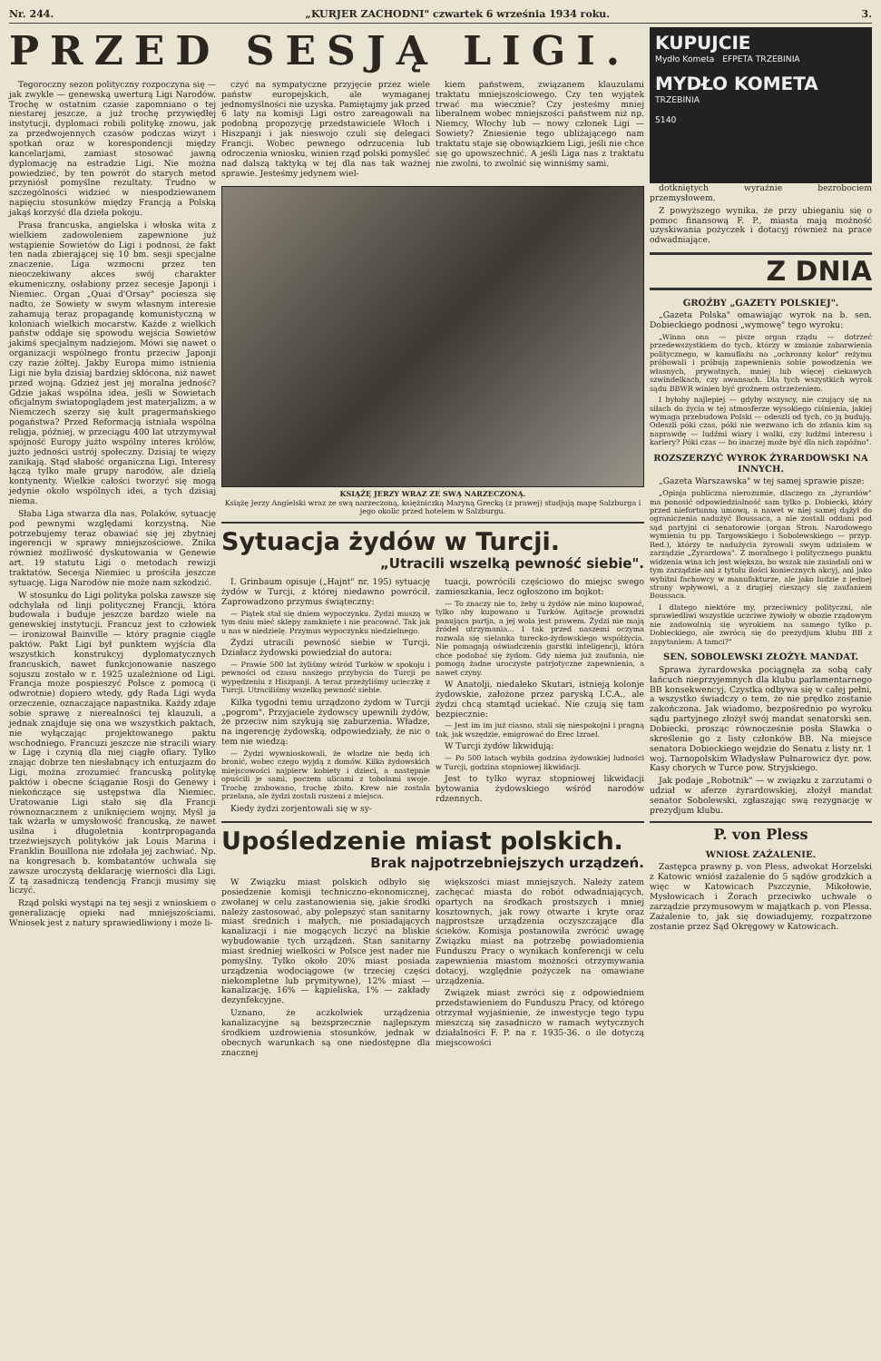Nr. 244. „KURJER ZACHODNI" czwartek 6 września 1934 roku. 3.
PRZED SESJĄ LIGI.
Tegoroczny sezon polityczny rozpoczyna się — jak zwykle — genewską uwerturą Ligi Narodów. Trochę w ostatnim czasie zapomniano o tej niestarej jeszcze, a już trochę przywiędłej instytucji, dyplomaci robili politykę znowu, jak za przedwojennych czasów podczas wizyt i spotkań oraz w korespondencji między kancelarjami, zamiast stosować jawną dyplomację na estradzie Ligi. Nie można powiedzieć, by ten powrót do starych metod przyniósł pomyślne rezultaty. Trudno w szczególności widzieć w niespodziewanem napięciu stosunków między Francją a Polską jakąś korzyść dla dzieła pokoju.
Prasa francuska, angielska i włoska wita z wielkiem zadowoleniem zapewnione już wstąpienie Sowietów do Ligi i podnosi, że fakt ten nada zbierającej się 10 bm. sesji specjalne znaczenie. Liga wzmocni przez ten nieoczekiwany akces swój charakter ekumeniczny, osłabiony przez secesje Japonji i Niemiec. Organ „Quai d'Orsay" pociesza się nadto, że Sowiety w swym własnym interesie zahamują teraz propagandę komunistyczną w koloniach wielkich mocarstw. Każde z wielkich państw oddaje się spowodu wejścia Sowietów jakimś specjalnym nadziejom. Mówi się nawet o organizacji wspólnego frontu przeciw Japonji czy razie żółtej. Jakby Europa mimo istnienia Ligi nie była dzisiaj bardziej skłócona, niż nawet przed wojną. Gdzież jest jej moralna jedność? Gdzie jakaś wspólna idea, jeśli w Sowietach oficjalnym światopoglądem jest materjalizm, a w Niemczech szerzy się kult pragermańskiego pogaństwa? Przed Reformacją istniała wspólna religja, później, w przeciągu 400 lat utrzymywał spójność Europy jużto wspólny interes królów, jużto jedności ustrój społeczny. Dzisiaj te więzy zanikają. Stąd słabość organiczna Ligi. Interesy łączą tylko małe grupy narodów, ale dzielą kontynenty. Wielkie całości tworzyć się mogą jedynie około wspólnych idei, a tych dzisiaj niema.
Słaba Liga stwarza dla nas, Polaków, sytuację pod pewnymi względami korzystną. Nie potrzebujemy teraz obawiać się jej zbytniej ingerencji w sprawy mniejszościowe. Znika również możliwość dyskutowania w Genewie art. 19 statutu Ligi o metodach rewizji traktatów. Secesja Niemiec u prościła jeszcze sytuację. Liga Narodów nie może nam szkodzić.
W stosunku do Ligi polityka polska zawsze się odchylała od linji politycznej Francji, która budowała i buduje jeszcze bardzo wiele na genewskiej instytucji. Francuz jest to człowiek — ironizował Bainville — który pragnie ciągle paktów. Pakt Ligi był punktem wyjścia dla wszystkich konstrukcyj dyplomatycznych francuskich, nawet funkcjonowanie naszego sojuszu zostało w r. 1925 uzależnione od Ligi. Francja może pospieszyć Polsce z pomocą (i odwrotnie) dopiero wtedy, gdy Rada Ligi wyda orzeczenie, oznaczające napastnika. Każdy zdaje sobie sprawę z nierealności tej klauzuli, a jednak znajduje się ona we wszystkich paktach, nie wyłączając projektowanego paktu wschodniego. Francuzi jeszcze nie stracili wiary w Ligę i czynią dla niej ciągłe ofiary. Tylko znając dobrze ten niesłabnący ich entuzjazm do Ligi, można zrozumieć francuską politykę paktów i obecne ściąganie Rosji do Genewy i niekończące się ustępstwa dla Niemiec. Uratowanie Ligi stało się dla Francji równoznacznem z uniknięciem wojny. Myśl ja tak wżarła w umysłowość francuską, że nawet usilna i długoletnia kontrpropaganda trzeźwiejszych polityków jak Louis Marina i Franklin Bouillona nie zdołała jej zachwiać. Np. na kongresach b. kombatantów uchwala się zawsze uroczystą deklarację wierności dla Ligi. Z tą zasadniczą tendencją Francji musimy się liczyć.
Rząd polski wystąpi na tej sesji z wnioskiem o generalizację opieki nad mniejszościami. Wniosek jest z natury sprawiedliwiony i może li-
czyć na sympatyczne przyjęcie przez wiele państw europejskich, ale wymaganej jednomyślności nie uzyska. Pamiętajmy jak przed 6 laty na komisji Ligi ostro zareagowali na podobną propozycję przedstawiciele Włoch i Hiszpanji i jak nieswojo czuli się delegaci Francji. Wobec pewnego odrzucenia lub odroczenia wniosku, winien rząd polski pomyśleć nad dalszą taktyką w tej dla nas tak ważnej sprawie. Jesteśmy jedynem wiel-
kiem państwem, związanem klauzulami traktatu mniejszościowego. Czy ten wyjątek trwać ma wiecznie? Czy jesteśmy mniej liberalnem wobec mniejszości państwem niż np. Niemcy, Włochy lub — nowy członek Ligi — Sowiety? Zniesienie tego ubliżającego nam traktatu staje się obowiązkiem Ligi, jeśli nie chce się go upowszechnić. A jeśli Liga nas z traktatu nie zwolni, to zwolnić się winniśmy sami.
KSIĄŻĘ JERZY WRAZ ZE SWĄ NARZECZONĄ.
Książę Jerzy Angielski wraz ze swą narzeczoną, księżniczką Maryną Grecką (z prawej) studjują mapę Salzburga i jego okolic przed hotelem w Salzburgu.
Sytuacja żydów w Turcji.
„Utracili wszelką pewność siebie".
I. Grinbaum opisuje („Hajnt" nr. 195) sytuację żydów w Turcji, z której niedawno powrócił. Zaprowadzono przymus świąteczny:
— Piątek stał się dniem wypoczynku. Żydzi muszą w tym dniu mieć sklepy zamknięte i nie pracować. Tak jak u nas w niedzielę. Przymus wypoczynku niedzielnego.
Żydzi utracili pewność siebie w Turcji. Działacz żydowski powiedział do autora:
— Prawie 500 lat żyliśmy wśród Turków w spokoju i pewności od czasu naszego przybycia do Turcji po wypędzeniu z Hiszpanji. A teraz przeżyliśmy ucieczkę z Turcji. Utraciliśmy wszelką pewność siebie.
Kilka tygodni temu urządzono żydom w Turcji „pogrom". Przyjaciele żydowscy upewnili żydów, że przeciw nim szykują się zaburzenia. Władze, na ingerencję żydowską, odpowiedziały, że nic o tem nie wiedzą:
— Żydzi wywnioskowali, że władze nie będą ich bronić, wobec czego wyjdą z domów. Kilka żydowskich miejscowości najpierw kobiety i dzieci, a następnie opuścili je sami, poczem ulicami z tobołami swoje. Trochę zrabowano, trochę zbito. Krew nie została przelana, ale żydzi zostali ruszeni z miejsca.
Kiedy żydzi zorjentowali się w sy-
tuacji, powrócili częściowo do miejsc swego zamieszkania, lecz ogłoszono im bojkot:
— To znaczy nie to, żeby u żydów nie mino kupować, tylko aby kupowano u Turków. Agitacje prowadzi panująca partja, a jej wola jest prawem. Żydzi nie mają źródeł utrzymania... I tak przed naszemi oczyma rozwala się sielanka turecko-żydowskiego współżycia. Nie pomagają oświadczenia garstki inteligencji, która chce podobać się żydom. Gdy niema już zaufania, nie pomogą żadne uroczyste patrjotyczne zapewnienia, a nawet czyny.
W Anatolji, niedaleko Skutari, istnieją kolonje żydowskie, założone przez paryską I.C.A., ale żydzi chcą stamtąd uciekać. Nie czują się tam bezpiecznie:
— Jest im im już ciasno, stali się niespokojni i pragną tak, jak wszędzie, emigrować do Erec Izrael.
W Turcji żydów likwidują:
— Po 500 latach wybiła godzina żydowskiej ludności w Turcji, godzina stopniowej likwidacji.
Jest to tylko wyraz stopniowej likwidacji bytowania żydowskiego wśród narodów rdzennych.
Upośledzenie miast polskich.
Brak najpotrzebniejszych urządzeń.
W Związku miast polskich odbyło się posiedzenie komisji techniczno-ekonomicznej, zwołanej w celu zastanowienia się, jakie środki należy zastosować, aby polepszyć stan sanitarny miast średnich i małych, nie posiadających kanalizacji i nie mogących liczyć na bliskie wybudowanie tych urządzeń. Stan sanitarny miast średniej wielkości w Polsce jest nader nie pomyślny. Tylko około 20% miast posiada urządzenia wodociągowe (w trzeciej części niekompletne lub prymitywne), 12% miast — kanalizację, 16% — kąpieliska, 1% — zakłady dezynfekcyjne.
Uznano, że aczkolwiek urządzenia kanalizacyjne są bezsprzecznie najlepszym środkiem uzdrowienia stosunków, jednak w obecnych warunkach są one niedostępne dla znacznej
większości miast mniejszych. Należy zatem zachęcać miasta do robót odwadniających, opartych na środkach prostszych i mniej kosztownych, jak rowy otwarte i kryte oraz najprostsze urządzenia oczyszczające dla ścieków. Komisja postanowiła zwrócić uwagę Związku miast na potrzebę powiadomienia Funduszu Pracy o wynikach konferencji w celu zapewnienia miastom możności otrzymywania dotacyj, względnie pożyczek na omawiane urządzenia.
Związek miast zwróci się z odpowiedniem przedstawieniem do Funduszu Pracy, od którego otrzymał wyjaśnienie, że inwestycje tego typu mieszczą się zasadniczo w ramach wytycznych działalności F. P. na r. 1935-36. o ile dotyczą miejscowości
KUPUJCIE
Mydło Kometa EFPETA TRZEBINIA
MYDŁO KOMETA
TRZEBINIA
5140
dotkniętych wyraźnie bezrobociem przemysłowem.
Z powyższego wynika, że przy ubieganiu się o pomoc finansową F. P., miasta mają możność uzyskiwania pożyczek i dotacyj również na prace odwadniające.
Z DNIA
GROŹBY „GAZETY POLSKIEJ".
„Gazeta Polska" omawiając wyrok na b. sen. Dobieckiego podnosi „wymowę" tego wyroku:
„Winna ona — pisze organ rządu — dotrzeć przedewszystkiem do tych, którzy w zmianie zabarwienia politycznego, w kamuflażu na „ochronny kolor" reżymu próbowali i próbują zapewnienia sobie powodzenia we własnych, prywatnych, mniej lub więcej ciekawych szwindelkach, czy awansach. Dla tych wszystkich wyrok sądu BBWR winien być groźnem ostrzeżeniem.
I byłoby najlepiej — gdyby wszyscy, nie czujący się na siłach do życia w tej atmosferze wysokiego ciśnienia, jakiej wymaga przebudowa Polski — odeszli od tych, co ją budują. Odeszli póki czas, póki nie wezwano ich do zdania kim są naprawdę — ludźmi wiary i walki, czy ludźmi interesu i kariery? Póki czas — bo inaczej może być dla nich zapóźno".
ROZSZERZYĆ WYROK ŻYRARDOWSKI NA INNYCH.
„Gazeta Warszawska" w tej samej sprawie pisze:
„Opinja publiczna nierozumie, dlaczego za „żyrardów" ma ponosić odpowiedzialność sam tylko p. Dobiecki, który przed niefortunną umową, a nawet w niej samej dążył do ograniczenia nadużyć Boussaca, a nie zostali oddani pod sąd partyjni ci senatorowie (organ Stron. Narodowego wymienia tu pp. Targowskiego i Sobolewskiego — przyp. Red.), którzy te nadużycia żyrowali swym udziałem w zarządzie „Żyrardowa". Z moralnego i politycznego punktu widzenia wina ich jest większa, bo wszak nie zasiadali oni w tym zarządzie ani z tytułu ilości koniecznych akcyj, ani jako wybitni fachowcy w manufakturze, ale jako ludzie z jednej strony wpływowi, a z drugiej cieszący się zaufaniem Boussaca.
I dlatego niektóre my, przeciwnicy polityczni, ale sprawiedliwi wszystkie uczciwe żywioły w obozie rządowym nie zadowolnią się wyrokiem na samego tylko p. Dobieckiego, ale zwrócą się do prezydjum klubu BB z zapytaniem: A tamci?"
SEN. SOBOLEWSKI ZŁOŻYŁ MANDAT.
Sprawa żyrardowska pociągnęła za sobą cały łańcuch nieprzyjemnych dla klubu parlamentarnego BB konsekwencyj. Czystka odbywa się w całej pełni, a wszystko świadczy o tem, że nie prędko zostanie zakończona. Jak wiadomo, bezpośrednio po wyroku sądu partyjnego złożył swój mandat senatorski sen. Dobiecki, prosząc równocześnie posła Sławka o skreślenie go z listy członków BB. Na miejsce senatora Dobieckiego wejdzie do Senatu z listy nr. 1 woj. Tarnopolskim Władysław Pułnarowicz dyr. pow. Kasy chorych w Turce pow. Stryjskiego.
Jak podaje „Robotnik" — w związku z zarzutami o udział w aferze żyrardowskiej, złożył mandat senator Sobolewski, zgłaszając swą rezygnację w prezydjum klubu.
P. von Pless
WNIOSŁ ZAŻALENIE.
Zastępca prawny p. von Pless, adwokat Horzelski z Katowic wniósł zażalenie do 5 sądów grodzkich a więc w Katowicach Pszczynie, Mikołowie, Mysłowicach i Żorach przeciwko uchwale o zarządzie przymusowym w majątkach p. von Plessa. Zażalenie to, jak się dowiadujemy, rozpatrzone zostanie przez Sąd Okręgowy w Katowicach.